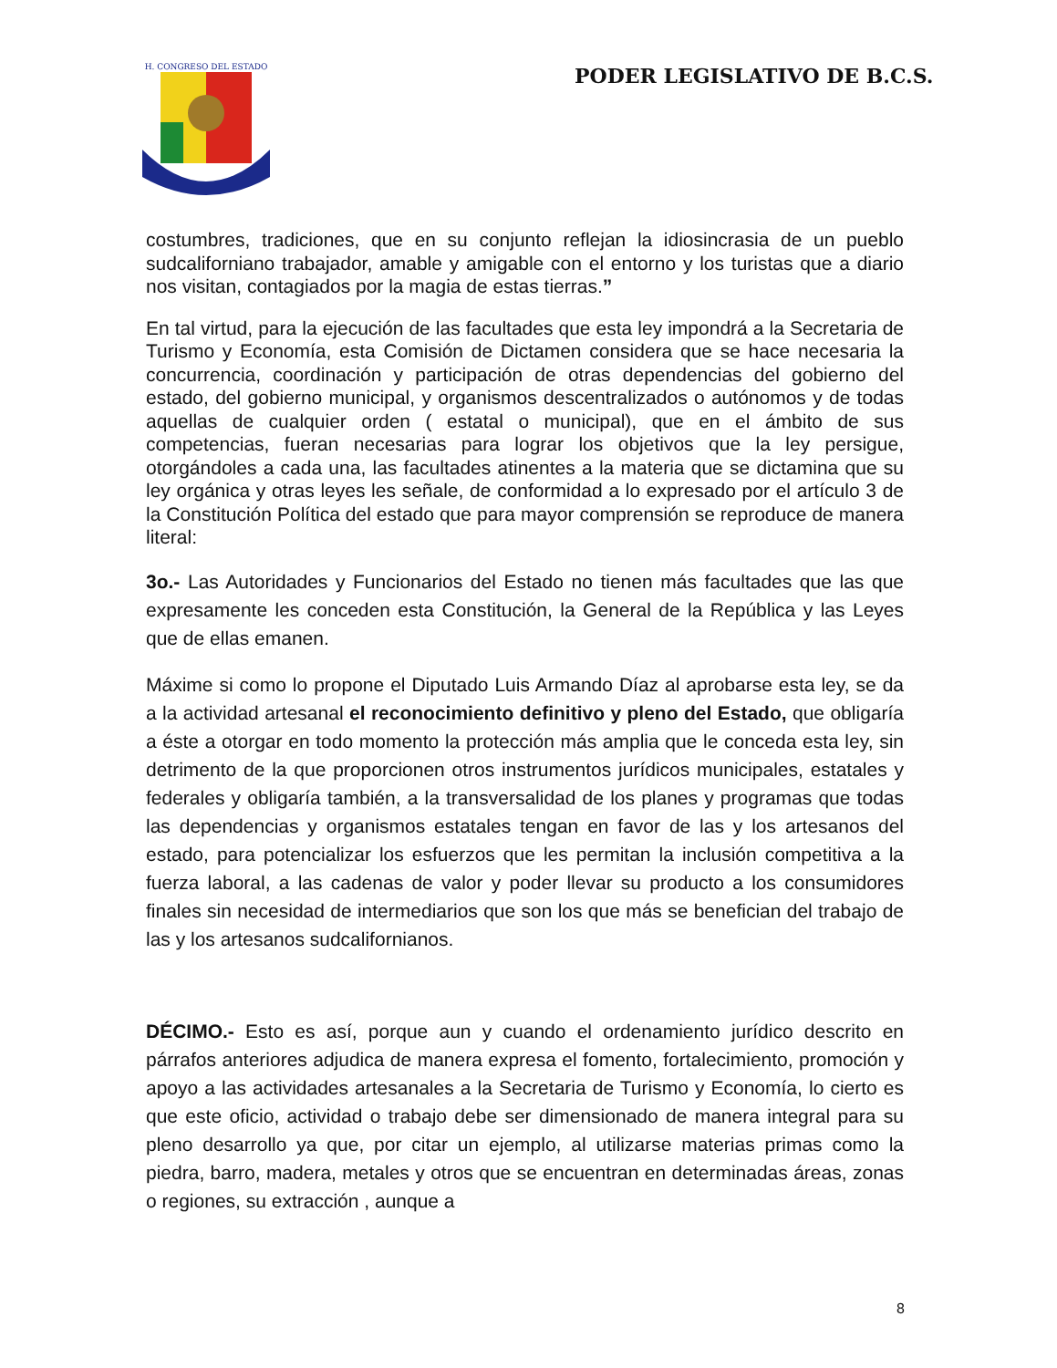H. CONGRESO DEL ESTADO
PODER LEGISLATIVO DE B.C.S.
costumbres, tradiciones, que en su conjunto reflejan la idiosincrasia de un pueblo sudcaliforniano trabajador, amable y amigable con el entorno y los turistas que a diario nos visitan, contagiados por la magia de estas tierras.”
En tal virtud, para la ejecución de las facultades que esta ley impondrá a la Secretaria de Turismo y Economía, esta Comisión de Dictamen considera que se hace necesaria la concurrencia, coordinación y participación de otras dependencias del gobierno del estado, del gobierno municipal, y organismos descentralizados o autónomos y de todas aquellas de cualquier orden ( estatal o municipal), que en el ámbito de sus competencias, fueran necesarias para lograr los objetivos que la ley persigue, otorgándoles a cada una, las facultades atinentes a la materia que se dictamina que su ley orgánica y otras leyes les señale, de conformidad a lo expresado por el artículo 3 de la Constitución Política del estado que para mayor comprensión se reproduce de manera literal:
3o.- Las Autoridades y Funcionarios del Estado no tienen más facultades que las que expresamente les conceden esta Constitución, la General de la República y las Leyes que de ellas emanen.
Máxime si como lo propone el Diputado Luis Armando Díaz al aprobarse esta ley, se da a la actividad artesanal el reconocimiento definitivo y pleno del Estado, que obligaría a éste a otorgar en todo momento la protección más amplia que le conceda esta ley, sin detrimento de la que proporcionen otros instrumentos jurídicos municipales, estatales y federales y obligaría también, a la transversalidad de los planes y programas que todas las dependencias y organismos estatales tengan en favor de las y los artesanos del estado, para potencializar los esfuerzos que les permitan la inclusión competitiva a la fuerza laboral, a las cadenas de valor y poder llevar su producto a los consumidores finales sin necesidad de intermediarios que son los que más se benefician del trabajo de las y los artesanos sudcalifornianos.
DÉCIMO.- Esto es así, porque aun y cuando el ordenamiento jurídico descrito en párrafos anteriores adjudica de manera expresa el fomento, fortalecimiento, promoción y apoyo a las actividades artesanales a la Secretaria de Turismo y Economía, lo cierto es que este oficio, actividad o trabajo debe ser dimensionado de manera integral para su pleno desarrollo ya que, por citar un ejemplo, al utilizarse materias primas como la piedra, barro, madera, metales y otros que se encuentran en determinadas áreas, zonas o regiones, su extracción , aunque a
8